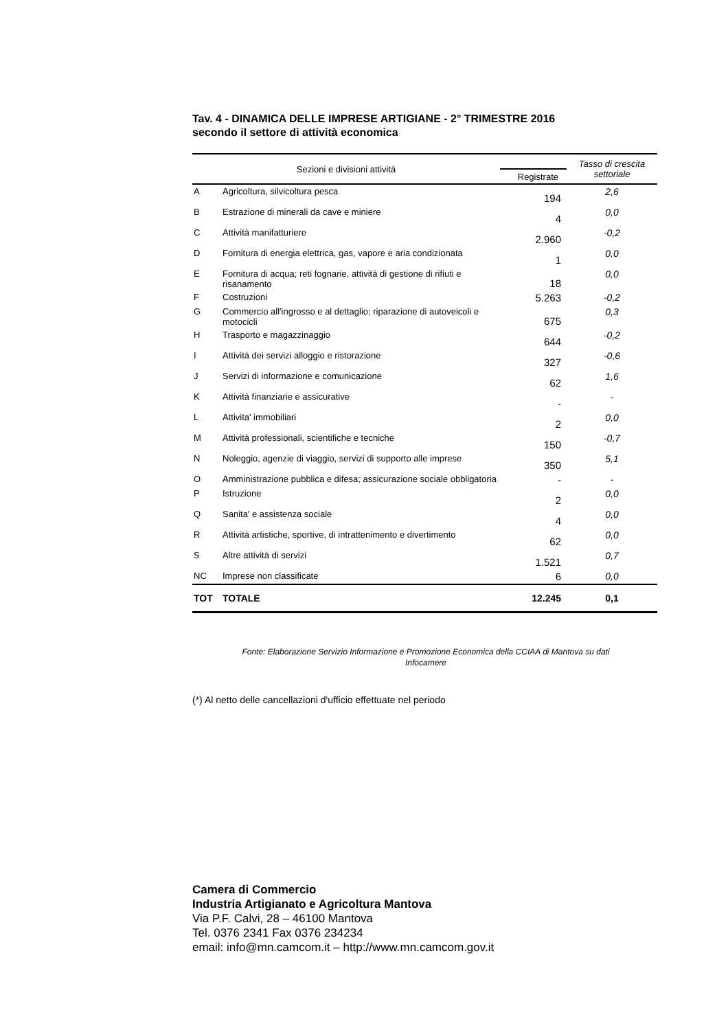Tav. 4 - DINAMICA DELLE IMPRESE ARTIGIANE - 2° TRIMESTRE 2016
secondo il settore di attività economica
| Sezioni e divisioni attività | | | Tasso di crescita settoriale |
| --- | --- | --- | --- |
| | | Registrate | |
| A | Agricoltura, silvicoltura pesca | 194 | 2,6 |
| B | Estrazione di minerali da cave e miniere | 4 | 0,0 |
| C | Attività manifatturiere | 2.960 | -0,2 |
| D | Fornitura di energia elettrica, gas, vapore e aria condizionata | 1 | 0,0 |
| E | Fornitura di acqua; reti fognarie, attività di gestione di rifiuti e risanamento | 18 | 0,0 |
| F | Costruzioni | 5.263 | -0,2 |
| G | Commercio all'ingrosso e al dettaglio; riparazione di autoveicoli e motocicli | 675 | 0,3 |
| H | Trasporto e magazzinaggio | 644 | -0,2 |
| I | Attività dei servizi alloggio e ristorazione | 327 | -0,6 |
| J | Servizi di informazione e comunicazione | 62 | 1,6 |
| K | Attività finanziarie e assicurative | - | - |
| L | Attivita' immobiliari | 2 | 0,0 |
| M | Attività professionali, scientifiche e tecniche | 150 | -0,7 |
| N | Noleggio, agenzie di viaggio, servizi di supporto alle imprese | 350 | 5,1 |
| O | Amministrazione pubblica e difesa; assicurazione sociale obbligatoria | - | - |
| P | Istruzione | 2 | 0,0 |
| Q | Sanita' e assistenza sociale | 4 | 0,0 |
| R | Attività artistiche, sportive, di intrattenimento e divertimento | 62 | 0,0 |
| S | Altre attività di servizi | 1.521 | 0,7 |
| NC | Imprese non classificate | 6 | 0,0 |
| TOT | TOTALE | 12.245 | 0,1 |
Fonte: Elaborazione Servizio Informazione e Promozione Economica della CCIAA di Mantova su dati
Infocamere
(*) Al netto delle cancellazioni d'ufficio effettuate nel periodo
Camera di Commercio
Industria Artigianato e Agricoltura Mantova
Via P.F. Calvi, 28 – 46100 Mantova
Tel. 0376 2341 Fax 0376 234234
email: info@mn.camcom.it – http://www.mn.camcom.gov.it